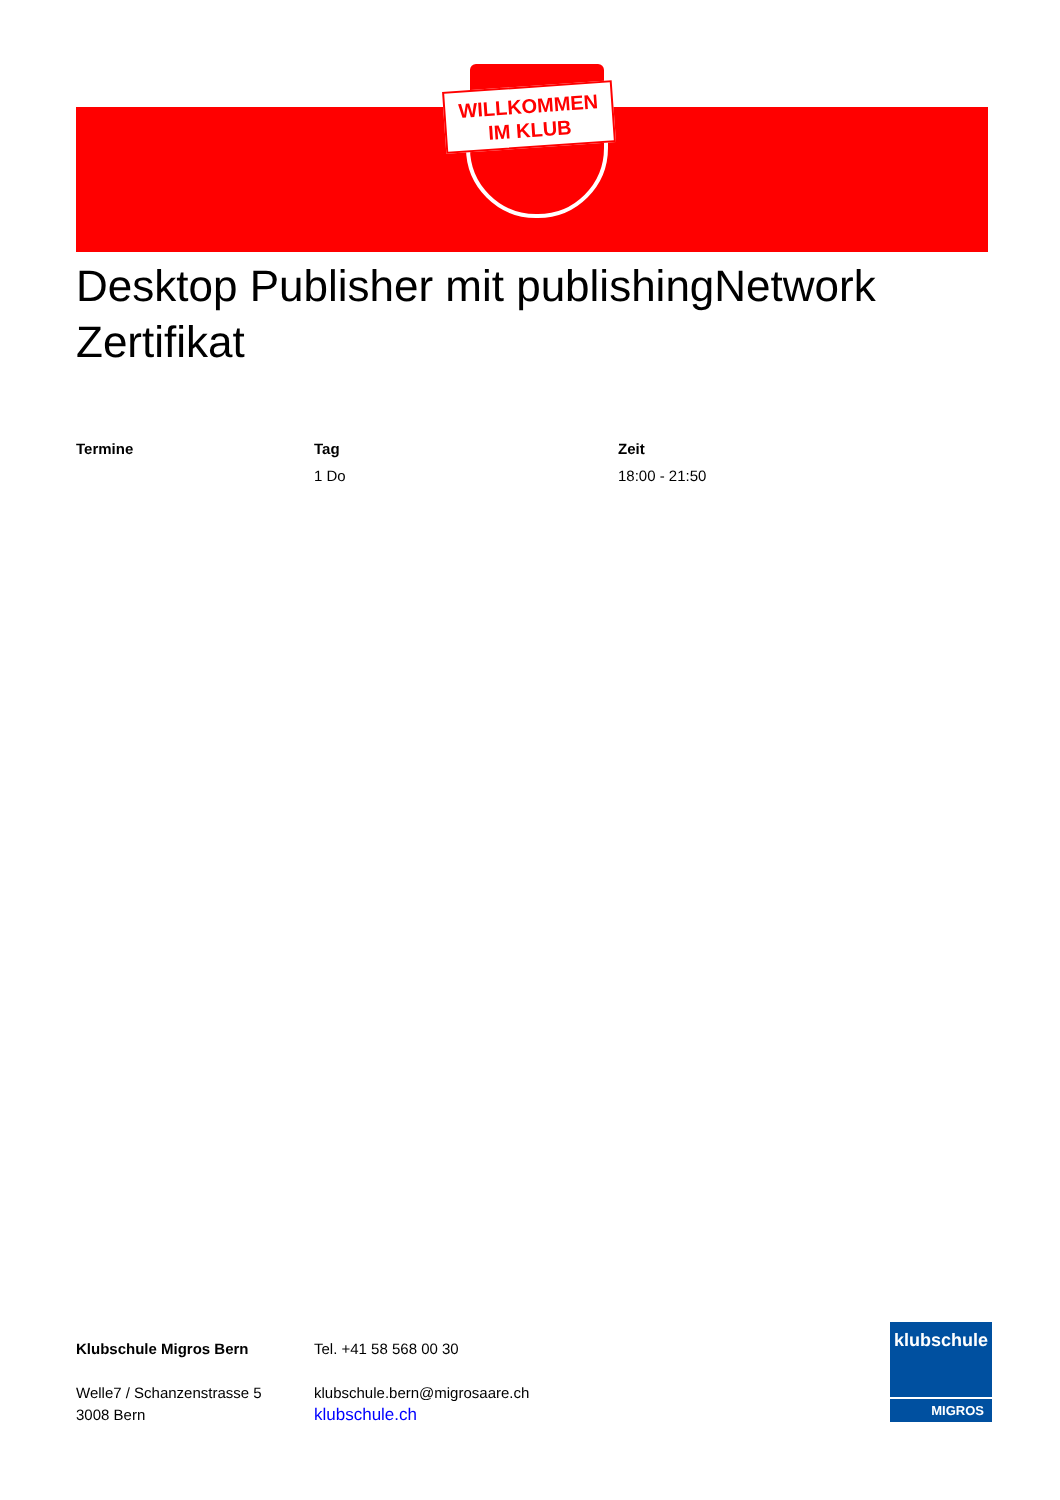WILLKOMMEN
IM KLUB
Desktop Publisher mit publishingNetwork Zertifikat
| Termine | Tag | Zeit |
| --- | --- | --- |
| | 1 Do | 18:00 - 21:50 |
Klubschule Migros Bern
Welle7 / Schanzenstrasse 5
3008 Bern
Tel. +41 58 568 00 30
klubschule.bern@migrosaare.ch
klubschule.ch
klubschule
MIGROS